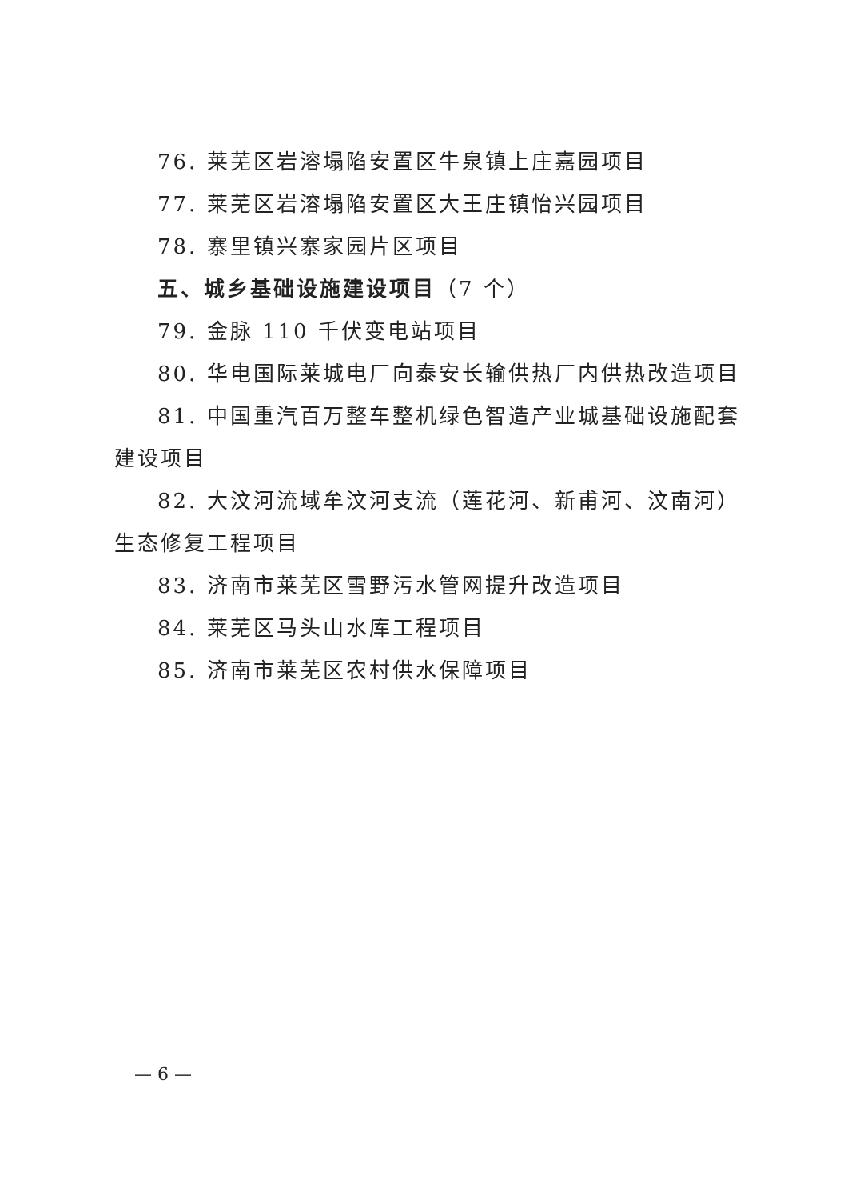76. 莱芜区岩溶塌陷安置区牛泉镇上庄嘉园项目
77. 莱芜区岩溶塌陷安置区大王庄镇怡兴园项目
78. 寨里镇兴寨家园片区项目
五、城乡基础设施建设项目（7 个）
79. 金脉 110 千伏变电站项目
80. 华电国际莱城电厂向泰安长输供热厂内供热改造项目
81. 中国重汽百万整车整机绿色智造产业城基础设施配套建设项目
82. 大汶河流域牟汶河支流（莲花河、新甫河、汶南河）生态修复工程项目
83. 济南市莱芜区雪野污水管网提升改造项目
84. 莱芜区马头山水库工程项目
85. 济南市莱芜区农村供水保障项目
— 6 —